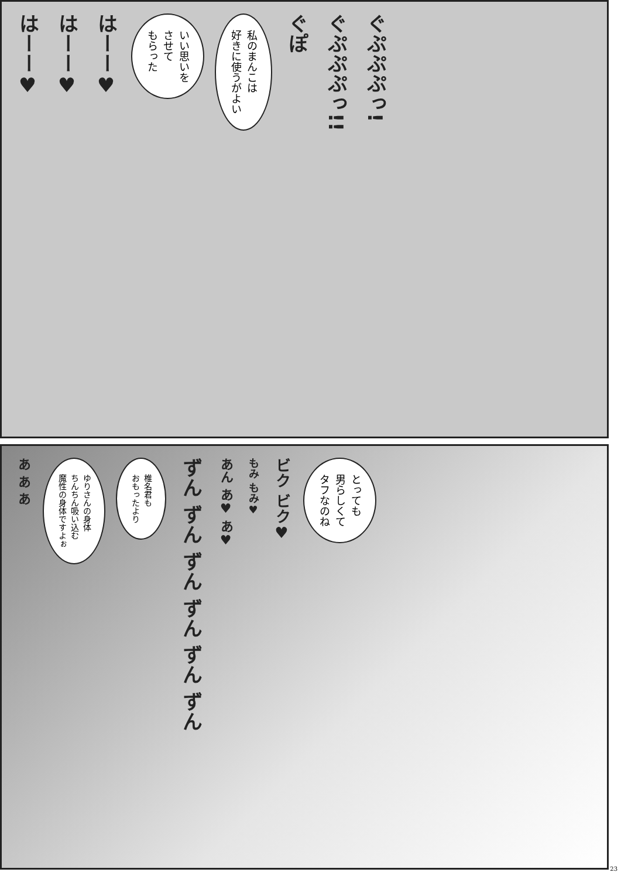はーー♥
はーー♥
はーー♥
いい思いを
させて
もらった
私のまんこは
好きに使うがよい
ぐぽ
ぐぷぷぷっ!!
ぐぷぷぷっ!
あ あ あ
ゆりさんの身体
ちんちん吸い込む
魔性の身体ですよぉ
椎名君も
おもったより
ずん ずん ずん ずん ずん ずん
あん あ♥ あ♥
もみ もみ♥
ビク ビク♥
とっても
男らしくて
タフなのね
23